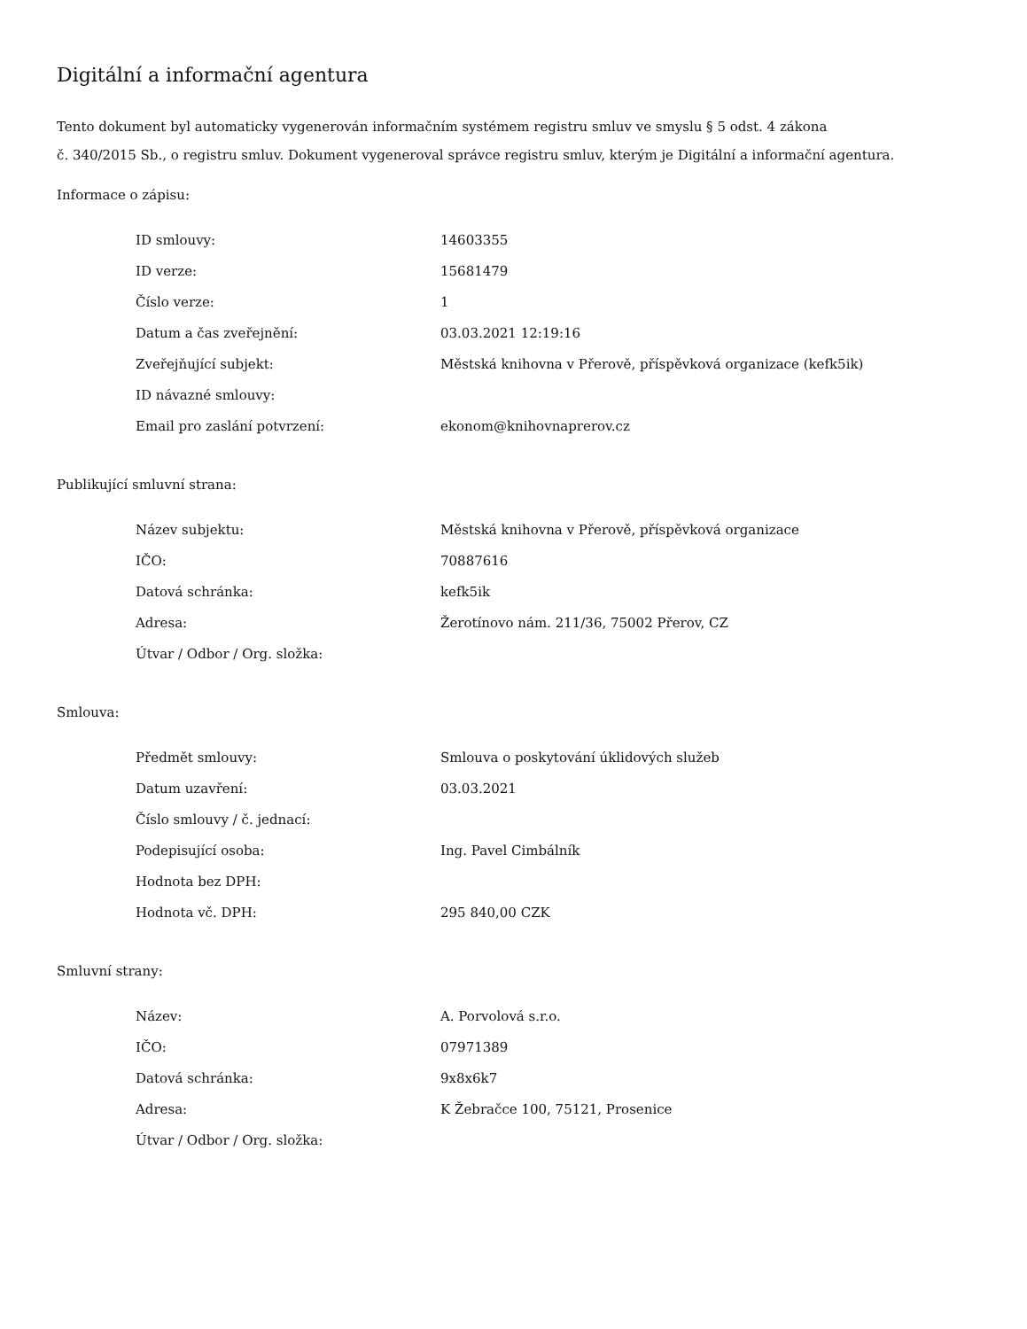Digitální a informační agentura
Tento dokument byl automaticky vygenerován informačním systémem registru smluv ve smyslu § 5 odst. 4 zákona
č. 340/2015 Sb., o registru smluv. Dokument vygeneroval správce registru smluv, kterým je Digitální a informační agentura.
Informace o zápisu:
| ID smlouvy: | 14603355 |
| ID verze: | 15681479 |
| Číslo verze: | 1 |
| Datum a čas zveřejnění: | 03.03.2021 12:19:16 |
| Zveřejňující subjekt: | Městská knihovna v Přerově, příspěvková organizace (kefk5ik) |
| ID návazné smlouvy: | |
| Email pro zaslání potvrzení: | ekonom@knihovnaprerov.cz |
Publikující smluvní strana:
| Název subjektu: | Městská knihovna v Přerově, příspěvková organizace |
| IČO: | 70887616 |
| Datová schránka: | kefk5ik |
| Adresa: | Žerotínovo nám. 211/36, 75002 Přerov, CZ |
| Útvar / Odbor / Org. složka: | |
Smlouva:
| Předmět smlouvy: | Smlouva o poskytování úklidových služeb |
| Datum uzavření: | 03.03.2021 |
| Číslo smlouvy / č. jednací: | |
| Podepisující osoba: | Ing. Pavel Cimbálník |
| Hodnota bez DPH: | |
| Hodnota vč. DPH: | 295 840,00 CZK |
Smluvní strany:
| Název: | A. Porvolová s.r.o. |
| IČO: | 07971389 |
| Datová schránka: | 9x8x6k7 |
| Adresa: | K Žebračce 100, 75121, Prosenice |
| Útvar / Odbor / Org. složka: | |